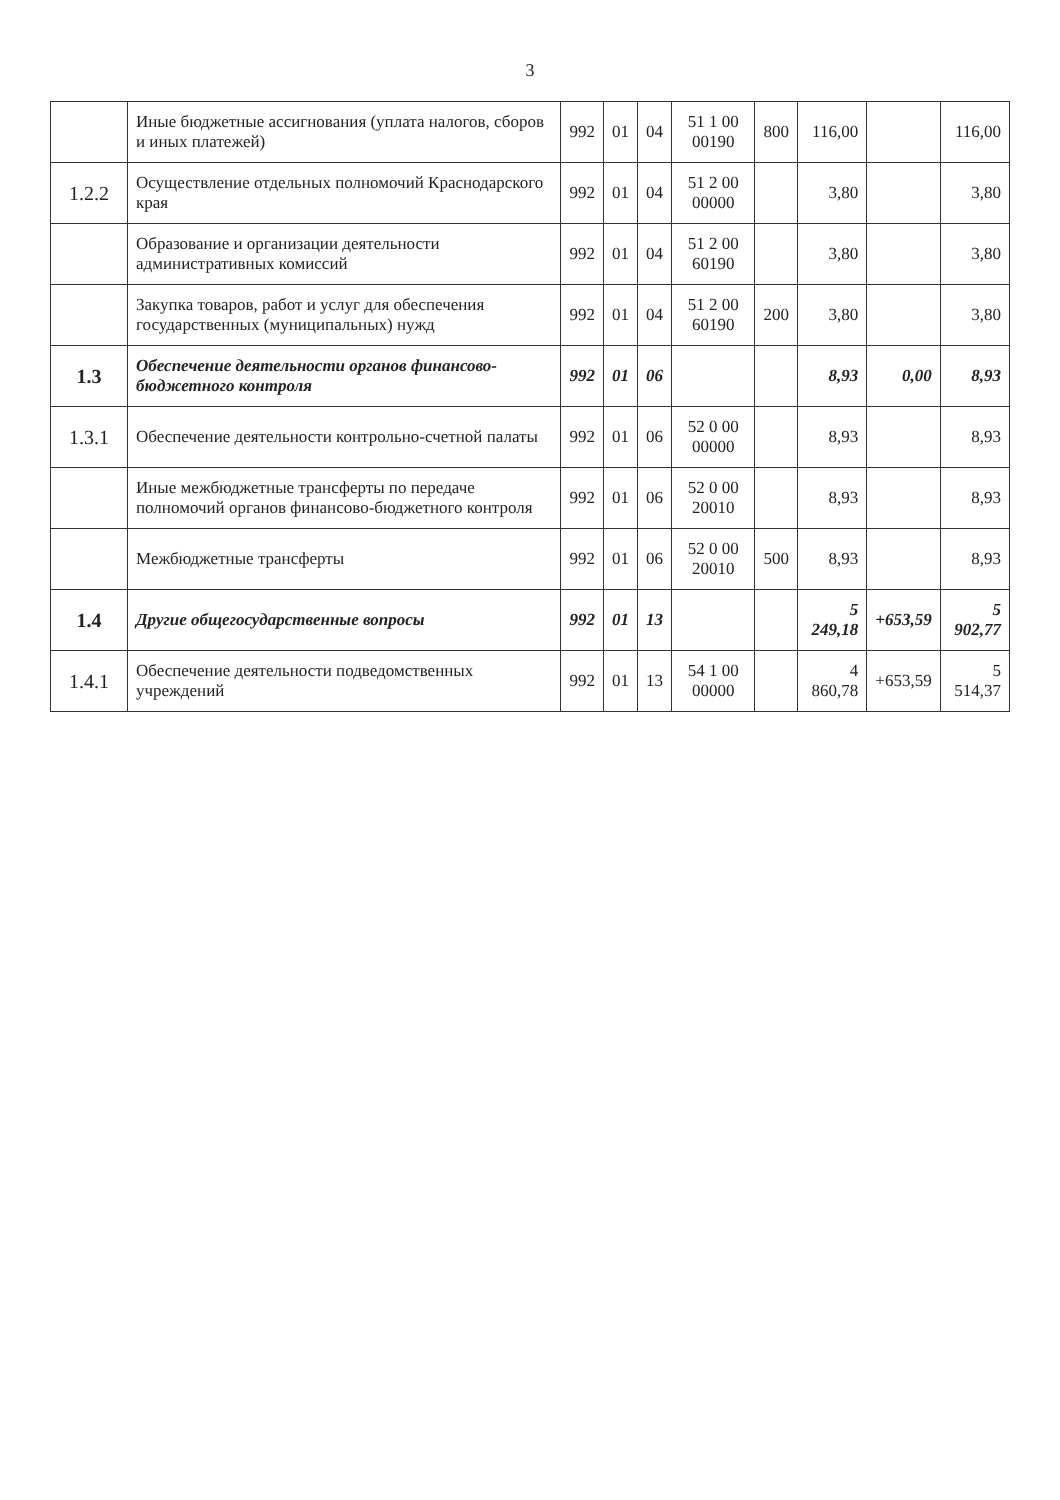3
| | Иные бюджетные ассигнования (уплата налогов, сборов и иных платежей) | 992 | 01 | 04 | 51 1 00 00190 | 800 | 116,00 | | 116,00 |
| 1.2.2 | Осуществление отдельных полномочий Краснодарского края | 992 | 01 | 04 | 51 2 00 00000 | | 3,80 | | 3,80 |
| | Образование и организации деятельности административных комиссий | 992 | 01 | 04 | 51 2 00 60190 | | 3,80 | | 3,80 |
| | Закупка товаров, работ и услуг для обеспечения государственных (муниципальных) нужд | 992 | 01 | 04 | 51 2 00 60190 | 200 | 3,80 | | 3,80 |
| 1.3 | Обеспечение деятельности органов финансово-бюджетного контроля | 992 | 01 | 06 | | | 8,93 | 0,00 | 8,93 |
| 1.3.1 | Обеспечение деятельности контрольно-счетной палаты | 992 | 01 | 06 | 52 0 00 00000 | | 8,93 | | 8,93 |
| | Иные межбюджетные трансферты по передаче полномочий органов финансово-бюджетного контроля | 992 | 01 | 06 | 52 0 00 20010 | | 8,93 | | 8,93 |
| | Межбюджетные трансферты | 992 | 01 | 06 | 52 0 00 20010 | 500 | 8,93 | | 8,93 |
| 1.4 | Другие общегосударственные вопросы | 992 | 01 | 13 | | | 5 249,18 | +653,59 | 5 902,77 |
| 1.4.1 | Обеспечение деятельности подведомственных учреждений | 992 | 01 | 13 | 54 1 00 00000 | | 4 860,78 | +653,59 | 5 514,37 |